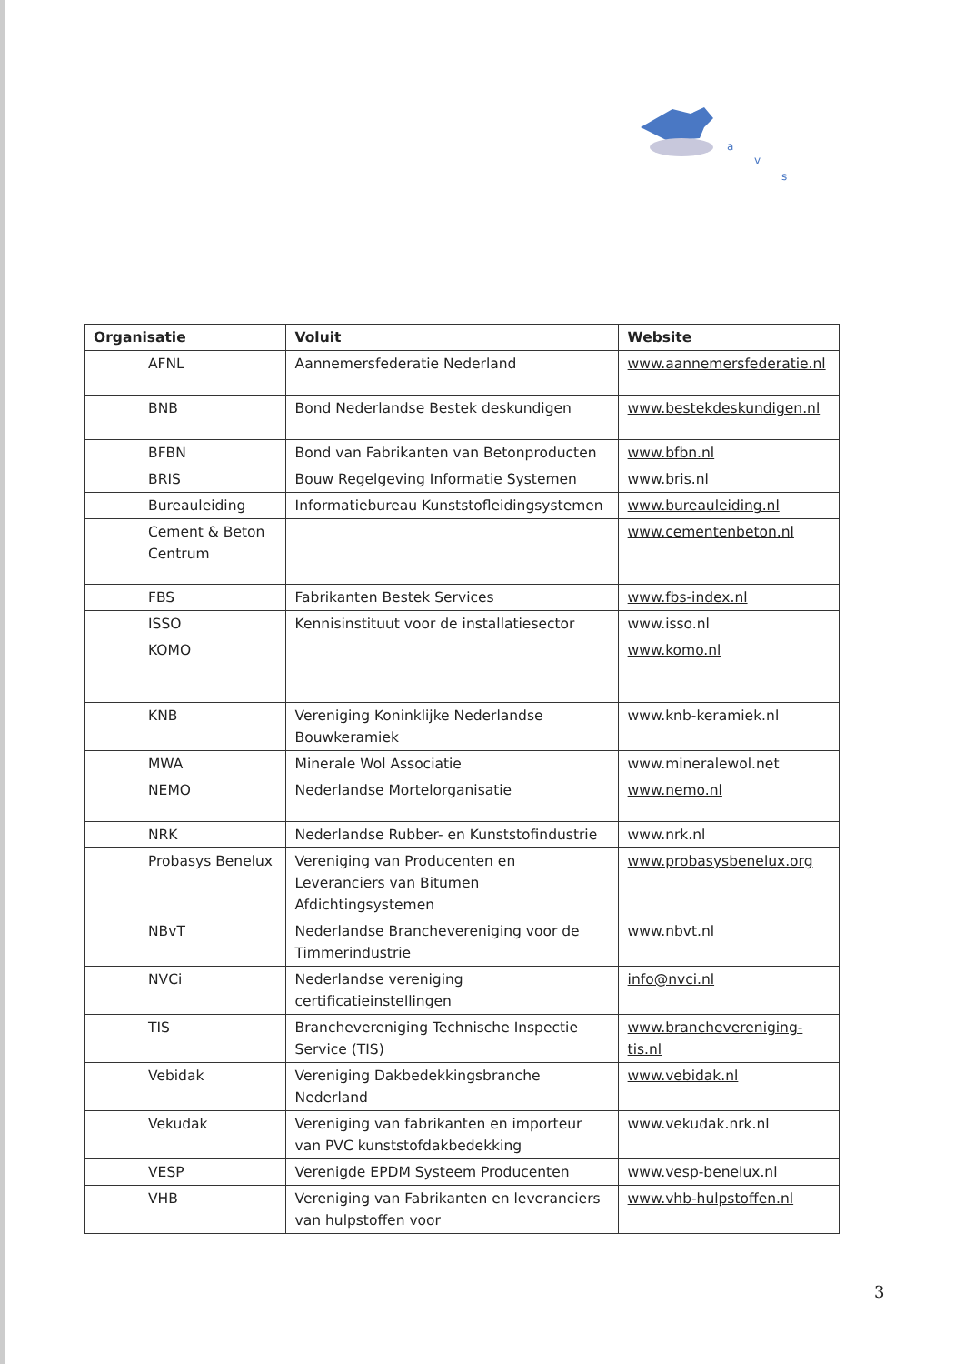a
v
s
| Organisatie | Voluit | Website |
| --- | --- | --- |
| AFNL | Aannemersfederatie Nederland | www.aannemersfederatie.nl |
| BNB | Bond Nederlandse Bestek deskundigen | www.bestekdeskundigen.nl |
| BFBN | Bond van Fabrikanten van Betonproducten | www.bfbn.nl |
| BRIS | Bouw Regelgeving Informatie Systemen | www.bris.nl |
| Bureauleiding | Informatiebureau Kunststofleidingsystemen | www.bureauleiding.nl |
| Cement & Beton Centrum | | www.cementenbeton.nl |
| FBS | Fabrikanten Bestek Services | www.fbs-index.nl |
| ISSO | Kennisinstituut voor de installatiesector | www.isso.nl |
| KOMO | | www.komo.nl |
| KNB | Vereniging Koninklijke Nederlandse Bouwkeramiek | www.knb-keramiek.nl |
| MWA | Minerale Wol Associatie | www.mineralewol.net |
| NEMO | Nederlandse Mortelorganisatie | www.nemo.nl |
| NRK | Nederlandse Rubber- en Kunststofindustrie | www.nrk.nl |
| Probasys Benelux | Vereniging van Producenten en Leveranciers van Bitumen Afdichtingsystemen | www.probasysbenelux.org |
| NBvT | Nederlandse Branchevereniging voor de Timmerindustrie | www.nbvt.nl |
| NVCi | Nederlandse vereniging certificatieinstellingen | info@nvci.nl |
| TIS | Branchevereniging Technische Inspectie Service (TIS) | www.branchevereniging-tis.nl |
| Vebidak | Vereniging Dakbedekkingsbranche Nederland | www.vebidak.nl |
| Vekudak | Vereniging van fabrikanten en importeur van PVC kunststofdakbedekking | www.vekudak.nrk.nl |
| VESP | Verenigde EPDM Systeem Producenten | www.vesp-benelux.nl |
| VHB | Vereniging van Fabrikanten en leveranciers van hulpstoffen voor | www.vhb-hulpstoffen.nl |
3